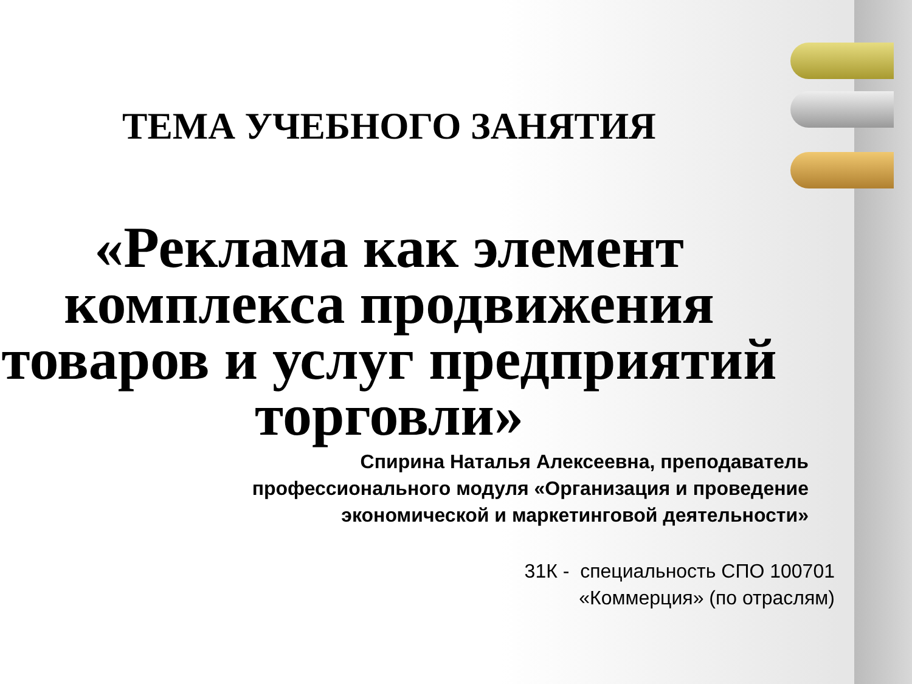ТЕМА УЧЕБНОГО ЗАНЯТИЯ
«Реклама как элемент комплекса продвижения товаров и услуг предприятий торговли»
Спирина Наталья Алексеевна, преподаватель
профессионального модуля «Организация и проведение
экономической и маркетинговой деятельности»
31К - специальность СПО 100701
«Коммерция» (по отраслям)